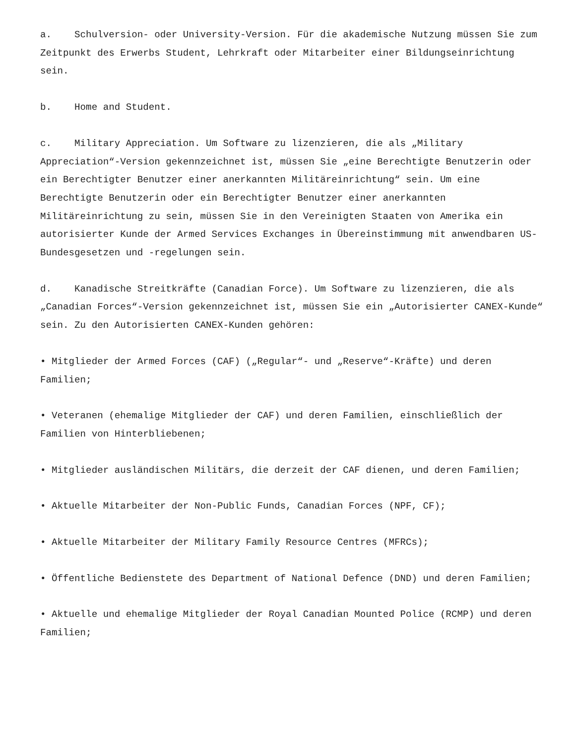a. Schulversion- oder University-Version. Für die akademische Nutzung müssen Sie zum Zeitpunkt des Erwerbs Student, Lehrkraft oder Mitarbeiter einer Bildungseinrichtung sein.
b. Home and Student.
c. Military Appreciation. Um Software zu lizenzieren, die als „Military Appreciation“-Version gekennzeichnet ist, müssen Sie „eine Berechtigte Benutzerin oder ein Berechtigter Benutzer einer anerkannten Militäreinrichtung“ sein. Um eine Berechtigte Benutzerin oder ein Berechtigter Benutzer einer anerkannten Militäreinrichtung zu sein, müssen Sie in den Vereinigten Staaten von Amerika ein autorisierter Kunde der Armed Services Exchanges in Übereinstimmung mit anwendbaren US-Bundesgesetzen und -regelungen sein.
d. Kanadische Streitkräfte (Canadian Force). Um Software zu lizenzieren, die als „Canadian Forces“-Version gekennzeichnet ist, müssen Sie ein „Autorisierter CANEX-Kunde“ sein. Zu den Autorisierten CANEX-Kunden gehören:
• Mitglieder der Armed Forces (CAF) („Regular“- und „Reserve“-Kräfte) und deren Familien;
• Veteranen (ehemalige Mitglieder der CAF) und deren Familien, einschließlich der Familien von Hinterbliebenen;
• Mitglieder ausländischen Militärs, die derzeit der CAF dienen, und deren Familien;
• Aktuelle Mitarbeiter der Non-Public Funds, Canadian Forces (NPF, CF);
• Aktuelle Mitarbeiter der Military Family Resource Centres (MFRCs);
• Öffentliche Bedienstete des Department of National Defence (DND) und deren Familien;
• Aktuelle und ehemalige Mitglieder der Royal Canadian Mounted Police (RCMP) und deren Familien;